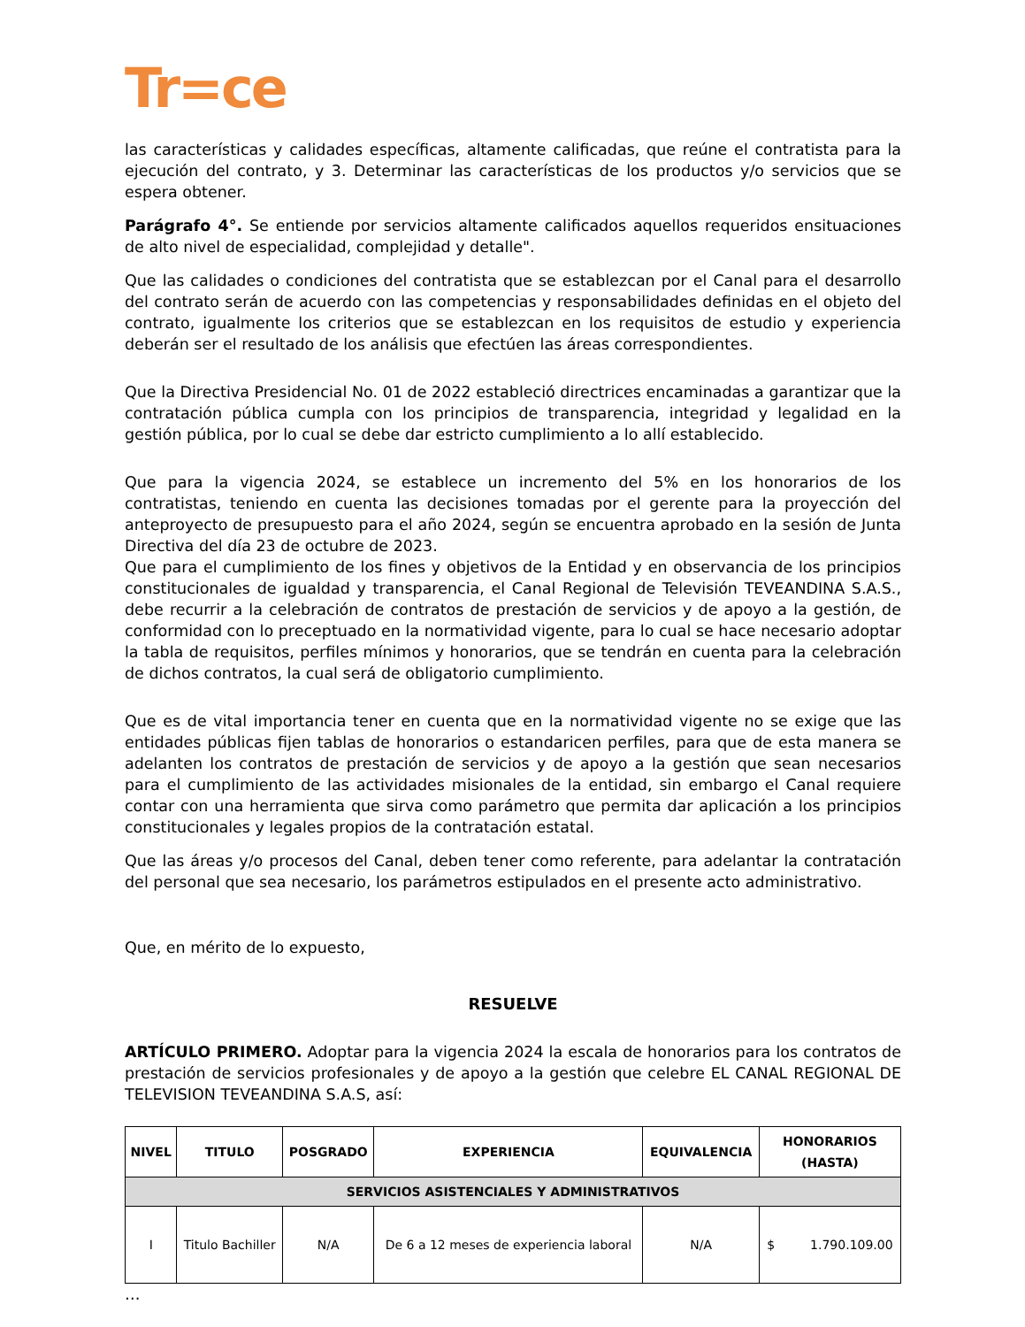Tr=ce
las características y calidades específicas, altamente calificadas, que reúne el contratista para la ejecución del contrato, y 3. Determinar las características de los productos y/o servicios que se espera obtener.
Parágrafo 4°. Se entiende por servicios altamente calificados aquellos requeridos ensituaciones de alto nivel de especialidad, complejidad y detalle".
Que las calidades o condiciones del contratista que se establezcan por el Canal para el desarrollo del contrato serán de acuerdo con las competencias y responsabilidades definidas en el objeto del contrato, igualmente los criterios que se establezcan en los requisitos de estudio y experiencia deberán ser el resultado de los análisis que efectúen las áreas correspondientes.
Que la Directiva Presidencial No. 01 de 2022 estableció directrices encaminadas a garantizar que la contratación pública cumpla con los principios de transparencia, integridad y legalidad en la gestión pública, por lo cual se debe dar estricto cumplimiento a lo allí establecido.
Que para la vigencia 2024, se establece un incremento del 5% en los honorarios de los contratistas, teniendo en cuenta las decisiones tomadas por el gerente para la proyección del anteproyecto de presupuesto para el año 2024, según se encuentra aprobado en la sesión de Junta Directiva del día 23 de octubre de 2023.
Que para el cumplimiento de los fines y objetivos de la Entidad y en observancia de los principios constitucionales de igualdad y transparencia, el Canal Regional de Televisión TEVEANDINA S.A.S., debe recurrir a la celebración de contratos de prestación de servicios y de apoyo a la gestión, de conformidad con lo preceptuado en la normatividad vigente, para lo cual se hace necesario adoptar la tabla de requisitos, perfiles mínimos y honorarios, que se tendrán en cuenta para la celebración de dichos contratos, la cual será de obligatorio cumplimiento.
Que es de vital importancia tener en cuenta que en la normatividad vigente no se exige que las entidades públicas fijen tablas de honorarios o estandaricen perfiles, para que de esta manera se adelanten los contratos de prestación de servicios y de apoyo a la gestión que sean necesarios para el cumplimiento de las actividades misionales de la entidad, sin embargo el Canal requiere contar con una herramienta que sirva como parámetro que permita dar aplicación a los principios constitucionales y legales propios de la contratación estatal.
Que las áreas y/o procesos del Canal, deben tener como referente, para adelantar la contratación del personal que sea necesario, los parámetros estipulados en el presente acto administrativo.
Que, en mérito de lo expuesto,
RESUELVE
ARTÍCULO PRIMERO. Adoptar para la vigencia 2024 la escala de honorarios para los contratos de prestación de servicios profesionales y de apoyo a la gestión que celebre EL CANAL REGIONAL DE TELEVISION TEVEANDINA S.A.S, así:
| NIVEL | TITULO | POSGRADO | EXPERIENCIA | EQUIVALENCIA | HONORARIOS (HASTA) |
| --- | --- | --- | --- | --- | --- |
| SERVICIOS ASISTENCIALES Y ADMINISTRATIVOS | | | | | |
| I | Titulo Bachiller | N/A | De 6 a 12 meses de experiencia laboral | N/A | $ 1.790.109.00 |
…